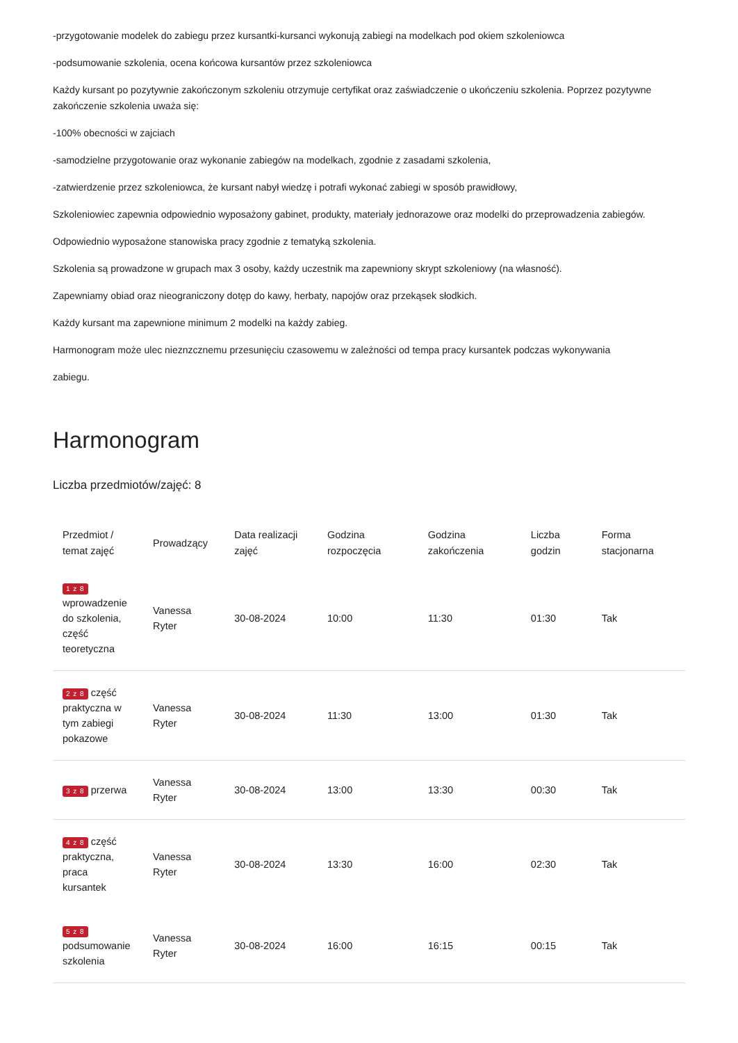-przygotowanie modelek do zabiegu przez kursantki-kursanci wykonują zabiegi na modelkach pod okiem szkoleniowca
-podsumowanie szkolenia, ocena końcowa kursantów przez szkoleniowca
Każdy kursant po pozytywnie zakończonym szkoleniu otrzymuje certyfikat oraz zaświadczenie o ukończeniu szkolenia. Poprzez pozytywne zakończenie szkolenia uważa się:
-100% obecności w zajciach
-samodzielne przygotowanie oraz wykonanie zabiegów na modelkach, zgodnie z zasadami szkolenia,
-zatwierdzenie przez szkoleniowca, że kursant nabył wiedzę i potrafi wykonać zabiegi w sposób prawidłowy,
Szkoleniowiec zapewnia odpowiednio wyposażony gabinet, produkty, materiały jednorazowe oraz modelki do przeprowadzenia zabiegów.
Odpowiednio wyposażone stanowiska pracy zgodnie z tematyką szkolenia.
Szkolenia są prowadzone w grupach max 3 osoby, każdy uczestnik ma zapewniony skrypt szkoleniowy (na własność).
Zapewniamy obiad oraz nieograniczony dotęp do kawy, herbaty, napojów oraz przekąsek słodkich.
Każdy kursant ma zapewnione minimum 2 modelki na każdy zabieg.
Harmonogram może ulec nieznzcznemu przesunięciu czasowemu w zależności od tempa pracy kursantek podczas wykonywania
zabiegu.
Harmonogram
Liczba przedmiotów/zajęć: 8
| Przedmiot / temat zajęć | Prowadzący | Data realizacji zajęć | Godzina rozpoczęcia | Godzina zakończenia | Liczba godzin | Forma stacjonarna |
| --- | --- | --- | --- | --- | --- | --- |
| 1 z 8 wprowadzenie do szkolenia, część teoretyczna | Vanessa Ryter | 30-08-2024 | 10:00 | 11:30 | 01:30 | Tak |
| 2 z 8 część praktyczna w tym zabiegi pokazowe | Vanessa Ryter | 30-08-2024 | 11:30 | 13:00 | 01:30 | Tak |
| 3 z 8 przerwa | Vanessa Ryter | 30-08-2024 | 13:00 | 13:30 | 00:30 | Tak |
| 4 z 8 część praktyczna, praca kursantek | Vanessa Ryter | 30-08-2024 | 13:30 | 16:00 | 02:30 | Tak |
| 5 z 8 podsumowanie szkolenia | Vanessa Ryter | 30-08-2024 | 16:00 | 16:15 | 00:15 | Tak |